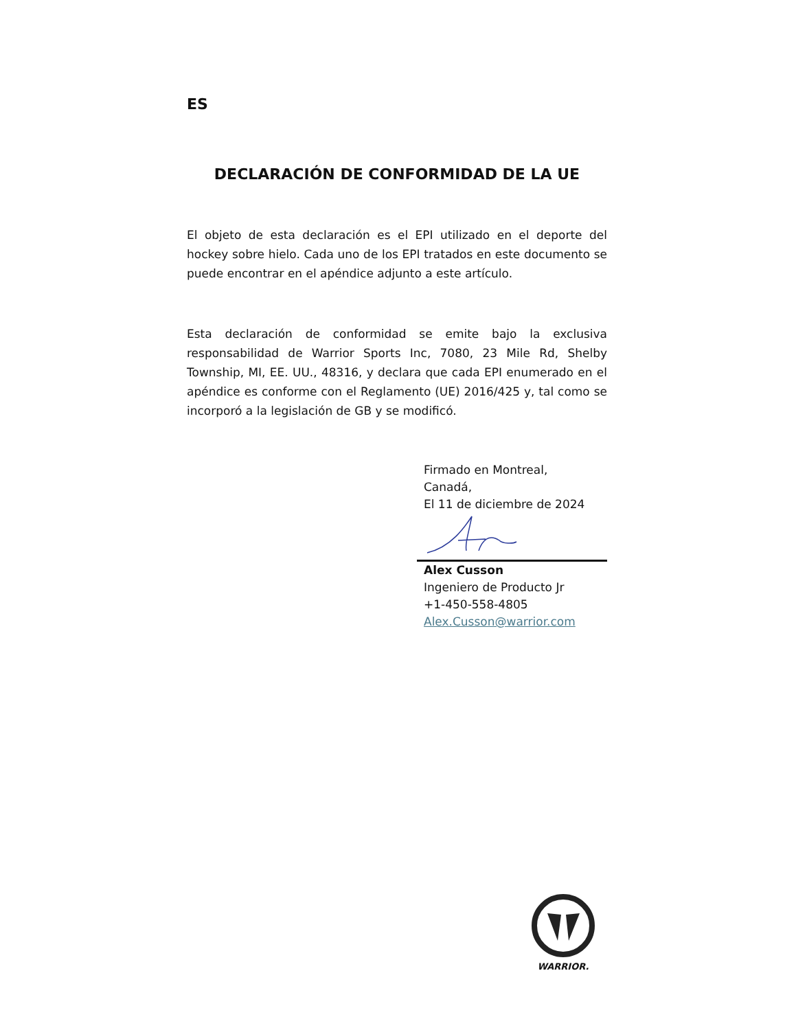ES
DECLARACIÓN DE CONFORMIDAD DE LA UE
El objeto de esta declaración es el EPI utilizado en el deporte del hockey sobre hielo. Cada uno de los EPI tratados en este documento se puede encontrar en el apéndice adjunto a este artículo.
Esta declaración de conformidad se emite bajo la exclusiva responsabilidad de Warrior Sports Inc, 7080, 23 Mile Rd, Shelby Township, MI, EE. UU., 48316, y declara que cada EPI enumerado en el apéndice es conforme con el Reglamento (UE) 2016/425 y, tal como se incorporó a la legislación de GB y se modificó.
Firmado en Montreal,
Canadá,
El 11 de diciembre de 2024
Alex Cusson
Ingeniero de Producto Jr
+1-450-558-4805
Alex.Cusson@warrior.com
WARRIOR.